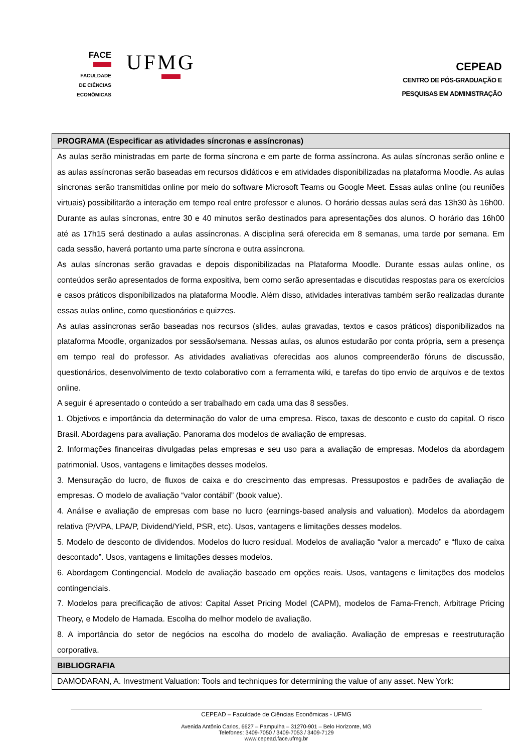FACE
FACULDADE
DE CIÊNCIAS
ECONÔMICAS
UFMG
CEPEAD
CENTRO DE PÓS-GRADUAÇÃO E
PESQUISAS EM ADMINISTRAÇÃO
| PROGRAMA (Especificar as atividades síncronas e assíncronas) |
| --- |
| As aulas serão ministradas em parte de forma síncrona e em parte de forma assíncrona. As aulas síncronas serão online e as aulas assíncronas serão baseadas em recursos didáticos e em atividades disponibilizadas na plataforma Moodle. As aulas síncronas serão transmitidas online por meio do software Microsoft Teams ou Google Meet. Essas aulas online (ou reuniões virtuais) possibilitarão a interação em tempo real entre professor e alunos. O horário dessas aulas será das 13h30 às 16h00. Durante as aulas síncronas, entre 30 e 40 minutos serão destinados para apresentações dos alunos. O horário das 16h00 até as 17h15 será destinado a aulas assíncronas. A disciplina será oferecida em 8 semanas, uma tarde por semana. Em cada sessão, haverá portanto uma parte síncrona e outra assíncrona. As aulas síncronas serão gravadas e depois disponibilizadas na Plataforma Moodle. Durante essas aulas online, os conteúdos serão apresentados de forma expositiva, bem como serão apresentadas e discutidas respostas para os exercícios e casos práticos disponibilizados na plataforma Moodle. Além disso, atividades interativas também serão realizadas durante essas aulas online, como questionários e quizzes. As aulas assíncronas serão baseadas nos recursos (slides, aulas gravadas, textos e casos práticos) disponibilizados na plataforma Moodle, organizados por sessão/semana. Nessas aulas, os alunos estudarão por conta própria, sem a presença em tempo real do professor. As atividades avaliativas oferecidas aos alunos compreenderão fóruns de discussão, questionários, desenvolvimento de texto colaborativo com a ferramenta wiki, e tarefas do tipo envio de arquivos e de textos online. A seguir é apresentado o conteúdo a ser trabalhado em cada uma das 8 sessões. 1. Objetivos e importância da determinação do valor de uma empresa. Risco, taxas de desconto e custo do capital. O risco Brasil. Abordagens para avaliação. Panorama dos modelos de avaliação de empresas. 2. Informações financeiras divulgadas pelas empresas e seu uso para a avaliação de empresas. Modelos da abordagem patrimonial. Usos, vantagens e limitações desses modelos. 3. Mensuração do lucro, de fluxos de caixa e do crescimento das empresas. Pressupostos e padrões de avaliação de empresas. O modelo de avaliação “valor contábil” (book value). 4. Análise e avaliação de empresas com base no lucro (earnings-based analysis and valuation). Modelos da abordagem relativa (P/VPA, LPA/P, Dividend/Yield, PSR, etc). Usos, vantagens e limitações desses modelos. 5. Modelo de desconto de dividendos. Modelos do lucro residual. Modelos de avaliação “valor a mercado” e “fluxo de caixa descontado”. Usos, vantagens e limitações desses modelos. 6. Abordagem Contingencial. Modelo de avaliação baseado em opções reais. Usos, vantagens e limitações dos modelos contingenciais. 7. Modelos para precificação de ativos: Capital Asset Pricing Model (CAPM), modelos de Fama-French, Arbitrage Pricing Theory, e Modelo de Hamada. Escolha do melhor modelo de avaliação. 8. A importância do setor de negócios na escolha do modelo de avaliação. Avaliação de empresas e reestruturação corporativa. |
| BIBLIOGRAFIA |
| DAMODARAN, A. Investment Valuation: Tools and techniques for determining the value of any asset. New York: |
CEPEAD – Faculdade de Ciências Econômicas - UFMG
Avenida Antônio Carlos, 6627 – Pampulha – 31270-901 – Belo Horizonte, MG
Telefones: 3409-7050 / 3409-7053 / 3409-7129
www.cepead.face.ufmg.br